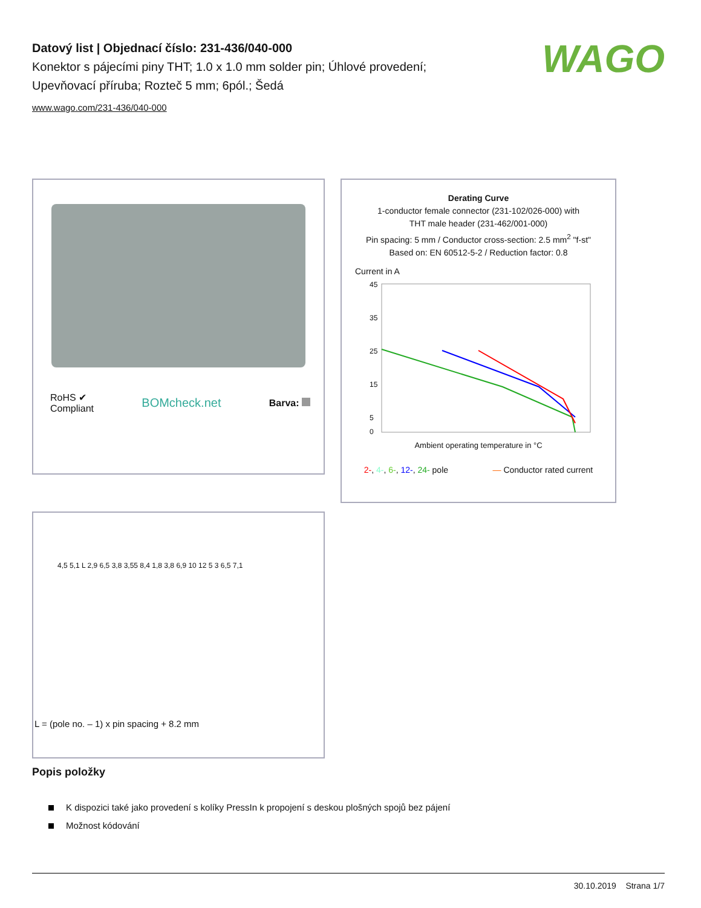Datový list | Objednací číslo: 231-436/040-000
Konektor s pájecími piny THT; 1.0 x 1.0 mm solder pin; Úhlové provedení; Upevňovací příruba; Rozteč 5 mm; 6pól.; Šedá
www.wago.com/231-436/040-000
WAGO
RoHS ✔
Compliant
BOMcheck.net
Barva:
Derating Curve
1-conductor female connector (231-102/026-000) with
THT male header (231-462/001-000)
Pin spacing: 5 mm / Conductor cross-section: 2.5 mm<sup>2</sup> "f-st"
Based on: EN 60512-5-2 / Reduction factor: 0.8
Current in A
45
35
25
15
5
0
Ambient operating temperature in °C
2-, 4-, 6-, 12-, 24- pole — Conductor rated current
4,5 5,1 L 2,9 6,5 3,8 3,55 8,4 1,8 3,8 6,9 10 12 5 3 6,5 7,1
L = (pole no. – 1) x pin spacing + 8.2 mm
Popis položky
K dispozici také jako provedení s kolíky PressIn k propojení s deskou plošných spojů bez pájení
Možnost kódování
30.10.2019 Strana 1/7